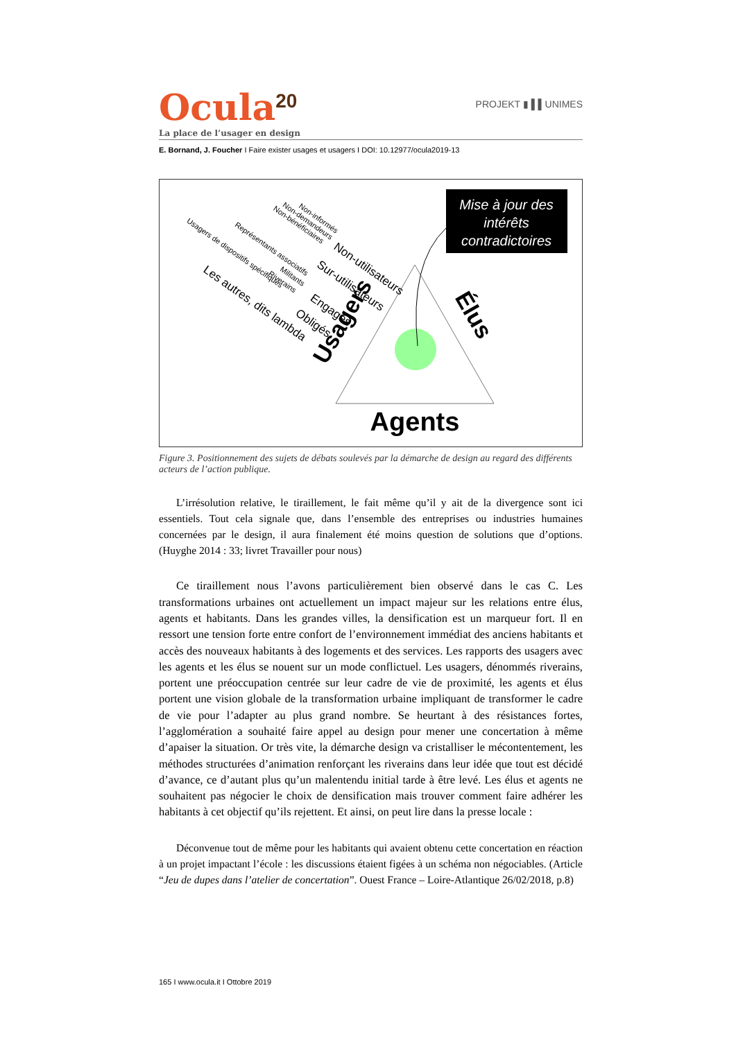PROJEKT ▮ ▌▌UNIMES
Ocula<sup>20</sup>
La place de l’usager en design
E. Bornand, J. Foucher I Faire exister usages et usagers I DOI: 10.12977/ocula2019-13
Mise à jour des intérêts contradictoires
Agents
Élus
Usagers
Non-informés
Non-demandeurs
Non-bénéficiaires
Non-utilisateurs
Sur-utilisateurs
Représentants associatifs
Militants
Riverains
Usagers de dispositifs spécifiques
Engagés
Obligés
Les autres, dits lambda
Figure 3. Positionnement des sujets de débats soulevés par la démarche de design au regard des différents acteurs de l’action publique.
L’irrésolution relative, le tiraillement, le fait même qu’il y ait de la divergence sont ici essentiels. Tout cela signale que, dans l’ensemble des entreprises ou industries humaines concernées par le design, il aura finalement été moins question de solutions que d’options. (Huyghe 2014 : 33; livret Travailler pour nous)
Ce tiraillement nous l’avons particulièrement bien observé dans le cas C. Les transformations urbaines ont actuellement un impact majeur sur les relations entre élus, agents et habitants. Dans les grandes villes, la densification est un marqueur fort. Il en ressort une tension forte entre confort de l’environnement immédiat des anciens habitants et accès des nouveaux habitants à des logements et des services. Les rapports des usagers avec les agents et les élus se nouent sur un mode conflictuel. Les usagers, dénommés riverains, portent une préoccupation centrée sur leur cadre de vie de proximité, les agents et élus portent une vision globale de la transformation urbaine impliquant de transformer le cadre de vie pour l’adapter au plus grand nombre. Se heurtant à des résistances fortes, l’agglomération a souhaité faire appel au design pour mener une concertation à même d’apaiser la situation. Or très vite, la démarche design va cristalliser le mécontentement, les méthodes structurées d’animation renforçant les riverains dans leur idée que tout est décidé d’avance, ce d’autant plus qu’un malentendu initial tarde à être levé. Les élus et agents ne souhaitent pas négocier le choix de densification mais trouver comment faire adhérer les habitants à cet objectif qu’ils rejettent. Et ainsi, on peut lire dans la presse locale :
Déconvenue tout de même pour les habitants qui avaient obtenu cette concertation en réaction à un projet impactant l’école : les discussions étaient figées à un schéma non négociables. (Article “Jeu de dupes dans l’atelier de concertation”. Ouest France – Loire-Atlantique 26/02/2018, p.8)
165 I www.ocula.it I Ottobre 2019